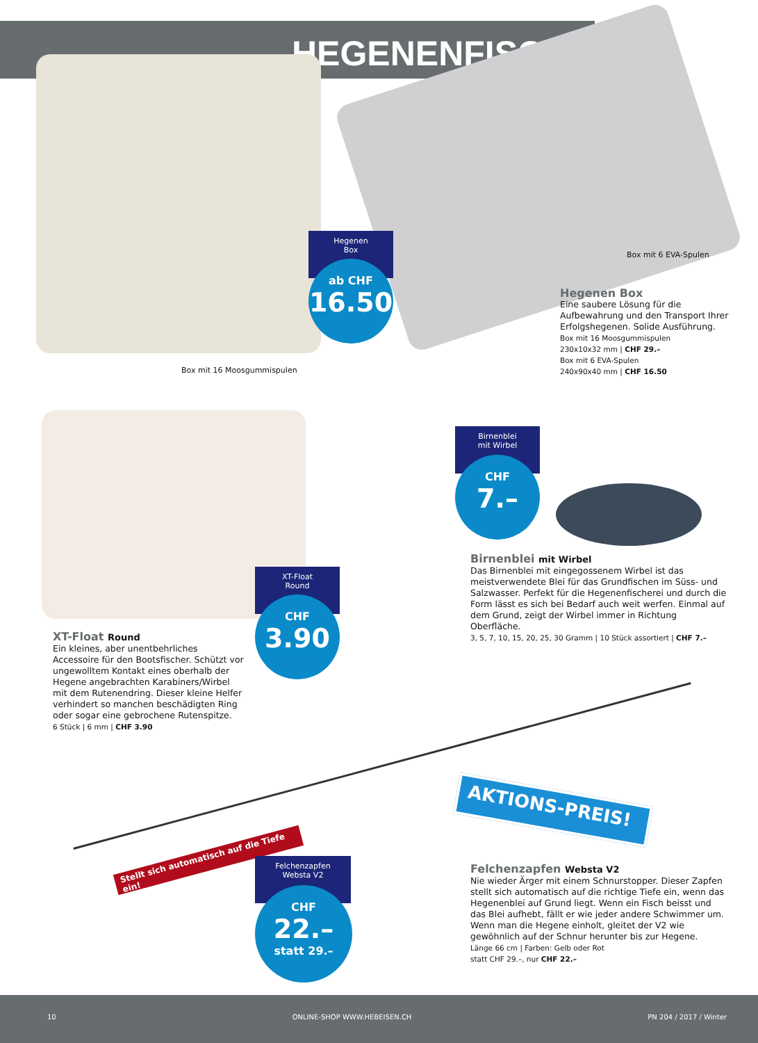HEGENENFISCHEN
Hegenen
Box
ab CHF
16.50
Box mit 6 EVA-Spulen
Box mit 16 Moosgummispulen
Hegenen Box
Eine saubere Lösung für die Aufbewahrung und den Transport Ihrer Erfolgshegenen. Solide Ausführung.
Box mit 16 Moosgummispulen
230x10x32 mm | CHF 29.–
Box mit 6 EVA-Spulen
240x90x40 mm | CHF 16.50
Birnenblei
mit Wirbel
CHF
7.–
Birnenblei mit Wirbel
Das Birnenblei mit eingegossenem Wirbel ist das meistverwendete Blei für das Grundfischen im Süss- und Salzwasser. Perfekt für die Hegenenfischerei und durch die Form lässt es sich bei Bedarf auch weit werfen. Einmal auf dem Grund, zeigt der Wirbel immer in Richtung Oberfläche.
3, 5, 7, 10, 15, 20, 25, 30 Gramm | 10 Stück assortiert | CHF 7.–
XT-Float
Round
CHF
3.90
XT-Float Round
Ein kleines, aber unentbehrliches Accessoire für den Bootsfischer. Schützt vor ungewolltem Kontakt eines oberhalb der Hegene angebrachten Karabiners/Wirbel mit dem Rutenendring. Dieser kleine Helfer verhindert so manchen beschädigten Ring oder sogar eine gebrochene Rutenspitze.
6 Stück | 6 mm | CHF 3.90
Stellt sich automatisch auf die Tiefe ein!
AKTIONS-PREIS!
Felchenzapfen
Websta V2
CHF
22.–
statt 29.–
Felchenzapfen Websta V2
Nie wieder Ärger mit einem Schnurstopper. Dieser Zapfen stellt sich automatisch auf die richtige Tiefe ein, wenn das Hegenenblei auf Grund liegt. Wenn ein Fisch beisst und das Blei aufhebt, fällt er wie jeder andere Schwimmer um. Wenn man die Hegene einholt, gleitet der V2 wie gewöhnlich auf der Schnur herunter bis zur Hegene.
Länge 66 cm | Farben: Gelb oder Rot
statt CHF 29.–, nur CHF 22.–
10 ONLINE-SHOP WWW.HEBEISEN.CH PN 204 / 2017 / Winter